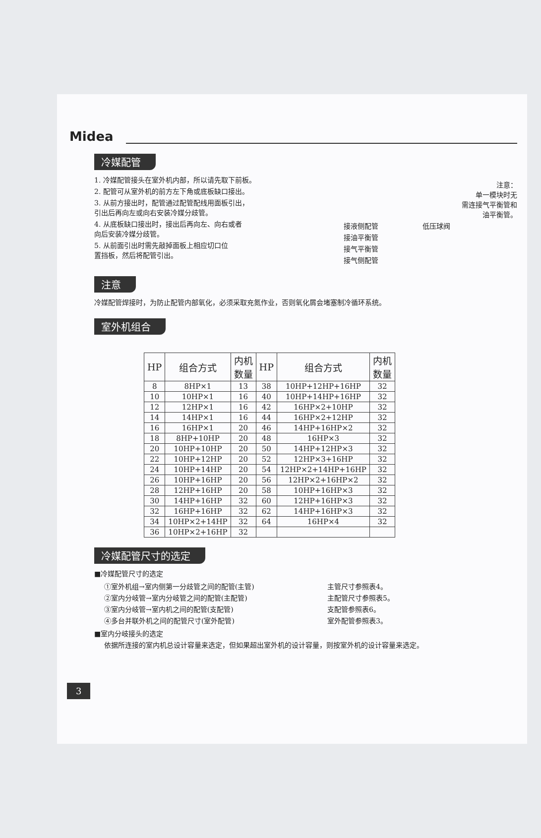Midea
冷媒配管
1. 冷媒配管接头在室外机内部，所以请先取下前板。
2. 配管可从室外机的前方左下角或底板缺口接出。
3. 从前方接出时，配管通过配管配线用面板引出，
引出后再向左或向右安装冷媒分歧管。
4. 从底板缺口接出时，接出后再向左、向右或者
向后安装冷媒分歧管。
5. 从前面引出时需先敲掉面板上相应切口位
置挡板，然后将配管引出。
注意：
单一模块时无
需连接气平衡管和
油平衡管。
接液侧配管 低压球阀
接油平衡管
接气平衡管
接气侧配管
注意
冷媒配管焊接时，为防止配管内部氧化，必须采取充氮作业，否则氧化屑会堵塞制冷循环系统。
室外机组合
| HP | 组合方式 | 内机 数量 | HP | 组合方式 | 内机 数量 |
| --- | --- | --- | --- | --- | --- |
| 8 | 8HP×1 | 13 | 38 | 10HP+12HP+16HP | 32 |
| 10 | 10HP×1 | 16 | 40 | 10HP+14HP+16HP | 32 |
| 12 | 12HP×1 | 16 | 42 | 16HP×2+10HP | 32 |
| 14 | 14HP×1 | 16 | 44 | 16HP×2+12HP | 32 |
| 16 | 16HP×1 | 20 | 46 | 14HP+16HP×2 | 32 |
| 18 | 8HP+10HP | 20 | 48 | 16HP×3 | 32 |
| 20 | 10HP+10HP | 20 | 50 | 14HP+12HP×3 | 32 |
| 22 | 10HP+12HP | 20 | 52 | 12HP×3+16HP | 32 |
| 24 | 10HP+14HP | 20 | 54 | 12HP×2+14HP+16HP | 32 |
| 26 | 10HP+16HP | 20 | 56 | 12HP×2+16HP×2 | 32 |
| 28 | 12HP+16HP | 20 | 58 | 10HP+16HP×3 | 32 |
| 30 | 14HP+16HP | 32 | 60 | 12HP+16HP×3 | 32 |
| 32 | 16HP+16HP | 32 | 62 | 14HP+16HP×3 | 32 |
| 34 | 10HP×2+14HP | 32 | 64 | 16HP×4 | 32 |
| 36 | 10HP×2+16HP | 32 | | | |
冷媒配管尺寸的选定
■冷媒配管尺寸的选定
①室外机组→室内侧第一分歧管之间的配管(主管)
②室内分岐管→室内分岐管之间的配管(主配管)
③室内分岐管→室内机之间的配管(支配管)
④多台并联外机之间的配管尺寸(室外配管)
主管尺寸参照表4。
主配管尺寸参照表5。
支配管参照表6。
室外配管参照表3。
■室内分岐接头的选定
依据所连接的室内机总设计容量来选定，但如果超出室外机的设计容量，则按室外机的设计容量来选定。
3